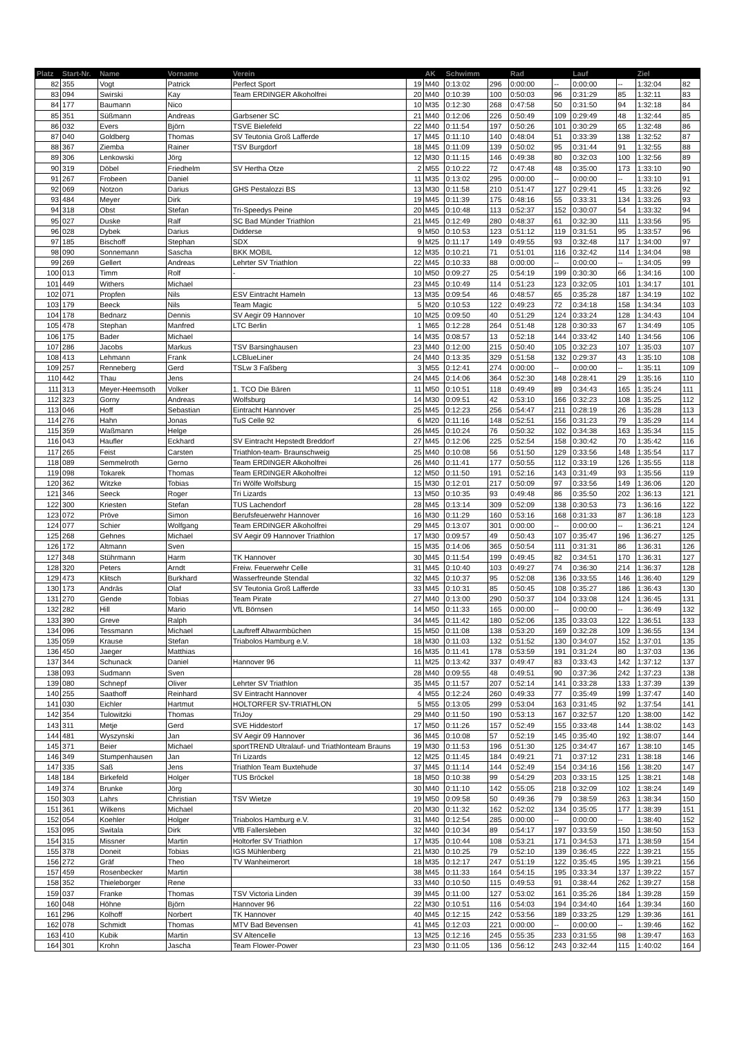| Platz | Start-Nr. | Name | Vorname | Verein | | AK | Schwimm | | Rad | | Lauf | | Ziel | |
| --- | --- | --- | --- | --- | --- | --- | --- | --- | --- | --- | --- | --- | --- | --- |
| 82 | 355 | Vogt | Patrick | Perfect Sport | 19 | M40 | 0:13:02 | 296 | 0:00:00 | -- | 0:00:00 | -- | 1:32:04 | 82 |
| 83 | 094 | Swirski | Kay | Team ERDINGER Alkoholfrei | 20 | M40 | 0:10:39 | 100 | 0:50:03 | 96 | 0:31:29 | 85 | 1:32:11 | 83 |
| 84 | 177 | Baumann | Nico | | 10 | M35 | 0:12:30 | 268 | 0:47:58 | 50 | 0:31:50 | 94 | 1:32:18 | 84 |
| 85 | 351 | Süßmann | Andreas | Garbsener SC | 21 | M40 | 0:12:06 | 226 | 0:50:49 | 109 | 0:29:49 | 48 | 1:32:44 | 85 |
| 86 | 032 | Evers | Björn | TSVE Bielefeld | 22 | M40 | 0:11:54 | 197 | 0:50:26 | 101 | 0:30:29 | 65 | 1:32:48 | 86 |
| 87 | 040 | Goldberg | Thomas | SV Teutonia Groß Lafferde | 17 | M45 | 0:11:10 | 140 | 0:48:04 | 51 | 0:33:39 | 138 | 1:32:52 | 87 |
| 88 | 367 | Ziemba | Rainer | TSV Burgdorf | 18 | M45 | 0:11:09 | 139 | 0:50:02 | 95 | 0:31:44 | 91 | 1:32:55 | 88 |
| 89 | 306 | Lenkowski | Jörg | | 12 | M30 | 0:11:15 | 146 | 0:49:38 | 80 | 0:32:03 | 100 | 1:32:56 | 89 |
| 90 | 319 | Döbel | Friedhelm | SV Hertha Otze | 2 | M55 | 0:10:22 | 72 | 0:47:48 | 48 | 0:35:00 | 173 | 1:33:10 | 90 |
| 91 | 267 | Frobeen | Daniel | | 11 | M35 | 0:13:02 | 295 | 0:00:00 | -- | 0:00:00 | -- | 1:33:10 | 91 |
| 92 | 069 | Notzon | Darius | GHS Pestalozzi BS | 13 | M30 | 0:11:58 | 210 | 0:51:47 | 127 | 0:29:41 | 45 | 1:33:26 | 92 |
| 93 | 484 | Meyer | Dirk | | 19 | M45 | 0:11:39 | 175 | 0:48:16 | 55 | 0:33:31 | 134 | 1:33:26 | 93 |
| 94 | 318 | Obst | Stefan | Tri-Speedys Peine | 20 | M45 | 0:10:48 | 113 | 0:52:37 | 152 | 0:30:07 | 54 | 1:33:32 | 94 |
| 95 | 027 | Duske | Ralf | SC Bad Münder Triathlon | 21 | M45 | 0:12:49 | 280 | 0:48:37 | 61 | 0:32:30 | 111 | 1:33:56 | 95 |
| 96 | 028 | Dybek | Darius | Didderse | 9 | M50 | 0:10:53 | 123 | 0:51:12 | 119 | 0:31:51 | 95 | 1:33:57 | 96 |
| 97 | 185 | Bischoff | Stephan | SDX | 9 | M25 | 0:11:17 | 149 | 0:49:55 | 93 | 0:32:48 | 117 | 1:34:00 | 97 |
| 98 | 090 | Sonnemann | Sascha | BKK MOBIL | 12 | M35 | 0:10:21 | 71 | 0:51:01 | 116 | 0:32:42 | 114 | 1:34:04 | 98 |
| 99 | 269 | Gellert | Andreas | Lehrter SV Triathlon | 22 | M45 | 0:10:33 | 88 | 0:00:00 | -- | 0:00:00 | -- | 1:34:05 | 99 |
| 100 | 013 | Timm | Rolf | - | 10 | M50 | 0:09:27 | 25 | 0:54:19 | 199 | 0:30:30 | 66 | 1:34:16 | 100 |
| 101 | 449 | Withers | Michael | | 23 | M45 | 0:10:49 | 114 | 0:51:23 | 123 | 0:32:05 | 101 | 1:34:17 | 101 |
| 102 | 071 | Propfen | Nils | ESV Eintracht Hameln | 13 | M35 | 0:09:54 | 46 | 0:48:57 | 65 | 0:35:28 | 187 | 1:34:19 | 102 |
| 103 | 179 | Beeck | Nils | Team Magic | 5 | M20 | 0:10:53 | 122 | 0:49:23 | 72 | 0:34:18 | 158 | 1:34:34 | 103 |
| 104 | 178 | Bednarz | Dennis | SV Aegir 09 Hannover | 10 | M25 | 0:09:50 | 40 | 0:51:29 | 124 | 0:33:24 | 128 | 1:34:43 | 104 |
| 105 | 478 | Stephan | Manfred | LTC Berlin | 1 | M65 | 0:12:28 | 264 | 0:51:48 | 128 | 0:30:33 | 67 | 1:34:49 | 105 |
| 106 | 175 | Bader | Michael | | 14 | M35 | 0:08:57 | 13 | 0:52:18 | 144 | 0:33:42 | 140 | 1:34:56 | 106 |
| 107 | 286 | Jacobs | Markus | TSV Barsinghausen | 23 | M40 | 0:12:00 | 215 | 0:50:40 | 105 | 0:32:23 | 107 | 1:35:03 | 107 |
| 108 | 413 | Lehmann | Frank | LCBlueLiner | 24 | M40 | 0:13:35 | 329 | 0:51:58 | 132 | 0:29:37 | 43 | 1:35:10 | 108 |
| 109 | 257 | Renneberg | Gerd | TSLw 3 Faßberg | 3 | M55 | 0:12:41 | 274 | 0:00:00 | -- | 0:00:00 | -- | 1:35:11 | 109 |
| 110 | 442 | Thau | Jens | | 24 | M45 | 0:14:06 | 364 | 0:52:30 | 148 | 0:28:41 | 29 | 1:35:16 | 110 |
| 111 | 313 | Meyer-Heemsoth | Volker | 1. TCO Die Bären | 11 | M50 | 0:10:51 | 118 | 0:49:49 | 89 | 0:34:43 | 165 | 1:35:24 | 111 |
| 112 | 323 | Gorny | Andreas | Wolfsburg | 14 | M30 | 0:09:51 | 42 | 0:53:10 | 166 | 0:32:23 | 108 | 1:35:25 | 112 |
| 113 | 046 | Hoff | Sebastian | Eintracht Hannover | 25 | M45 | 0:12:23 | 256 | 0:54:47 | 211 | 0:28:19 | 26 | 1:35:28 | 113 |
| 114 | 276 | Hahn | Jonas | TuS Celle 92 | 6 | M20 | 0:11:16 | 148 | 0:52:51 | 156 | 0:31:23 | 79 | 1:35:29 | 114 |
| 115 | 359 | Waßmann | Helge | | 26 | M45 | 0:10:24 | 76 | 0:50:32 | 102 | 0:34:38 | 163 | 1:35:34 | 115 |
| 116 | 043 | Haufler | Eckhard | SV Eintracht Hepstedt Breddorf | 27 | M45 | 0:12:06 | 225 | 0:52:54 | 158 | 0:30:42 | 70 | 1:35:42 | 116 |
| 117 | 265 | Feist | Carsten | Triathlon-team- Braunschweig | 25 | M40 | 0:10:08 | 56 | 0:51:50 | 129 | 0:33:56 | 148 | 1:35:54 | 117 |
| 118 | 089 | Semmelroth | Gerno | Team ERDINGER Alkoholfrei | 26 | M40 | 0:11:41 | 177 | 0:50:55 | 112 | 0:33:19 | 126 | 1:35:55 | 118 |
| 119 | 098 | Tokarek | Thomas | Team ERDINGER Alkoholfrei | 12 | M50 | 0:11:50 | 191 | 0:52:16 | 143 | 0:31:49 | 93 | 1:35:56 | 119 |
| 120 | 362 | Witzke | Tobias | Tri Wölfe Wolfsburg | 15 | M30 | 0:12:01 | 217 | 0:50:09 | 97 | 0:33:56 | 149 | 1:36:06 | 120 |
| 121 | 346 | Seeck | Roger | Tri Lizards | 13 | M50 | 0:10:35 | 93 | 0:49:48 | 86 | 0:35:50 | 202 | 1:36:13 | 121 |
| 122 | 300 | Kriesten | Stefan | TUS Lachendorf | 28 | M45 | 0:13:14 | 309 | 0:52:09 | 138 | 0:30:53 | 73 | 1:36:16 | 122 |
| 123 | 072 | Pröve | Simon | Berufsfeuerwehr Hannover | 16 | M30 | 0:11:29 | 160 | 0:53:16 | 168 | 0:31:33 | 87 | 1:36:18 | 123 |
| 124 | 077 | Schier | Wolfgang | Team ERDINGER Alkoholfrei | 29 | M45 | 0:13:07 | 301 | 0:00:00 | -- | 0:00:00 | -- | 1:36:21 | 124 |
| 125 | 268 | Gehnes | Michael | SV Aegir 09 Hannover Triathlon | 17 | M30 | 0:09:57 | 49 | 0:50:43 | 107 | 0:35:47 | 196 | 1:36:27 | 125 |
| 126 | 172 | Altmann | Sven | | 15 | M35 | 0:14:06 | 365 | 0:50:54 | 111 | 0:31:31 | 86 | 1:36:31 | 126 |
| 127 | 348 | Stührmann | Harm | TK Hannover | 30 | M45 | 0:11:54 | 199 | 0:49:45 | 82 | 0:34:51 | 170 | 1:36:31 | 127 |
| 128 | 320 | Peters | Arndt | Freiw. Feuerwehr Celle | 31 | M45 | 0:10:40 | 103 | 0:49:27 | 74 | 0:36:30 | 214 | 1:36:37 | 128 |
| 129 | 473 | Klitsch | Burkhard | Wasserfreunde Stendal | 32 | M45 | 0:10:37 | 95 | 0:52:08 | 136 | 0:33:55 | 146 | 1:36:40 | 129 |
| 130 | 173 | Andräs | Olaf | SV Teutonia Groß Lafferde | 33 | M45 | 0:10:31 | 85 | 0:50:45 | 108 | 0:35:27 | 186 | 1:36:43 | 130 |
| 131 | 270 | Gende | Tobias | Team Pirate | 27 | M40 | 0:13:00 | 290 | 0:50:37 | 104 | 0:33:08 | 124 | 1:36:45 | 131 |
| 132 | 282 | Hill | Mario | VfL Börnsen | 14 | M50 | 0:11:33 | 165 | 0:00:00 | -- | 0:00:00 | -- | 1:36:49 | 132 |
| 133 | 390 | Greve | Ralph | | 34 | M45 | 0:11:42 | 180 | 0:52:06 | 135 | 0:33:03 | 122 | 1:36:51 | 133 |
| 134 | 096 | Tessmann | Michael | Lauftreff Altwarmbüchen | 15 | M50 | 0:11:08 | 138 | 0:53:20 | 169 | 0:32:28 | 109 | 1:36:55 | 134 |
| 135 | 059 | Krause | Stefan | Triabolos Hamburg e.V. | 18 | M30 | 0:11:03 | 132 | 0:51:52 | 130 | 0:34:07 | 152 | 1:37:01 | 135 |
| 136 | 450 | Jaeger | Matthias | | 16 | M35 | 0:11:41 | 178 | 0:53:59 | 191 | 0:31:24 | 80 | 1:37:03 | 136 |
| 137 | 344 | Schunack | Daniel | Hannover 96 | 11 | M25 | 0:13:42 | 337 | 0:49:47 | 83 | 0:33:43 | 142 | 1:37:12 | 137 |
| 138 | 093 | Sudmann | Sven | | 28 | M40 | 0:09:55 | 48 | 0:49:51 | 90 | 0:37:36 | 242 | 1:37:23 | 138 |
| 139 | 080 | Schnepf | Oliver | Lehrter SV Triathlon | 35 | M45 | 0:11:57 | 207 | 0:52:14 | 141 | 0:33:28 | 133 | 1:37:39 | 139 |
| 140 | 255 | Saathoff | Reinhard | SV Eintracht Hannover | 4 | M55 | 0:12:24 | 260 | 0:49:33 | 77 | 0:35:49 | 199 | 1:37:47 | 140 |
| 141 | 030 | Eichler | Hartmut | HOLTORFER SV-TRIATHLON | 5 | M55 | 0:13:05 | 299 | 0:53:04 | 163 | 0:31:45 | 92 | 1:37:54 | 141 |
| 142 | 354 | Tulowitzki | Thomas | TriJoy | 29 | M40 | 0:11:50 | 190 | 0:53:13 | 167 | 0:32:57 | 120 | 1:38:00 | 142 |
| 143 | 311 | Metje | Gerd | SVE Hiddestorf | 17 | M50 | 0:11:26 | 157 | 0:52:49 | 155 | 0:33:48 | 144 | 1:38:02 | 143 |
| 144 | 481 | Wyszynski | Jan | SV Aegir 09 Hannover | 36 | M45 | 0:10:08 | 57 | 0:52:19 | 145 | 0:35:40 | 192 | 1:38:07 | 144 |
| 145 | 371 | Beier | Michael | sportTREND Ultralauf- und Triathlonteam Brauns | 19 | M30 | 0:11:53 | 196 | 0:51:30 | 125 | 0:34:47 | 167 | 1:38:10 | 145 |
| 146 | 349 | Stumpenhausen | Jan | Tri Lizards | 12 | M25 | 0:11:45 | 184 | 0:49:21 | 71 | 0:37:12 | 231 | 1:38:18 | 146 |
| 147 | 335 | Saß | Jens | Triathlon Team Buxtehude | 37 | M45 | 0:11:14 | 144 | 0:52:49 | 154 | 0:34:16 | 156 | 1:38:20 | 147 |
| 148 | 184 | Birkefeld | Holger | TUS Bröckel | 18 | M50 | 0:10:38 | 99 | 0:54:29 | 203 | 0:33:15 | 125 | 1:38:21 | 148 |
| 149 | 374 | Brunke | Jörg | | 30 | M40 | 0:11:10 | 142 | 0:55:05 | 218 | 0:32:09 | 102 | 1:38:24 | 149 |
| 150 | 303 | Lahrs | Christian | TSV Wietze | 19 | M50 | 0:09:58 | 50 | 0:49:36 | 79 | 0:38:59 | 263 | 1:38:34 | 150 |
| 151 | 361 | Wilkens | Michael | | 20 | M30 | 0:11:32 | 162 | 0:52:02 | 134 | 0:35:05 | 177 | 1:38:39 | 151 |
| 152 | 054 | Koehler | Holger | Triabolos Hamburg e.V. | 31 | M40 | 0:12:54 | 285 | 0:00:00 | -- | 0:00:00 | -- | 1:38:40 | 152 |
| 153 | 095 | Switala | Dirk | VfB Fallersleben | 32 | M40 | 0:10:34 | 89 | 0:54:17 | 197 | 0:33:59 | 150 | 1:38:50 | 153 |
| 154 | 315 | Missner | Martin | Holtorfer SV Triathlon | 17 | M35 | 0:10:44 | 108 | 0:53:21 | 171 | 0:34:53 | 171 | 1:38:59 | 154 |
| 155 | 378 | Doneit | Tobias | IGS Mühlenberg | 21 | M30 | 0:10:25 | 79 | 0:52:10 | 139 | 0:36:45 | 222 | 1:39:21 | 155 |
| 156 | 272 | Gräf | Theo | TV Wanheimerort | 18 | M35 | 0:12:17 | 247 | 0:51:19 | 122 | 0:35:45 | 195 | 1:39:21 | 156 |
| 157 | 459 | Rosenbecker | Martin | | 38 | M45 | 0:11:33 | 164 | 0:54:15 | 195 | 0:33:34 | 137 | 1:39:22 | 157 |
| 158 | 352 | Thieleborger | Rene | | 33 | M40 | 0:10:50 | 115 | 0:49:53 | 91 | 0:38:44 | 262 | 1:39:27 | 158 |
| 159 | 037 | Franke | Thomas | TSV Victoria Linden | 39 | M45 | 0:11:00 | 127 | 0:53:02 | 161 | 0:35:26 | 184 | 1:39:28 | 159 |
| 160 | 048 | Höhne | Björn | Hannover 96 | 22 | M30 | 0:10:51 | 116 | 0:54:03 | 194 | 0:34:40 | 164 | 1:39:34 | 160 |
| 161 | 296 | Kolhoff | Norbert | TK Hannover | 40 | M45 | 0:12:15 | 242 | 0:53:56 | 189 | 0:33:25 | 129 | 1:39:36 | 161 |
| 162 | 078 | Schmidt | Thomas | MTV Bad Bevensen | 41 | M45 | 0:12:03 | 221 | 0:00:00 | -- | 0:00:00 | -- | 1:39:46 | 162 |
| 163 | 410 | Kubik | Martin | SV Altencelle | 13 | M25 | 0:12:16 | 245 | 0:55:35 | 233 | 0:31:55 | 98 | 1:39:47 | 163 |
| 164 | 301 | Krohn | Jascha | Team Flower-Power | 23 | M30 | 0:11:05 | 136 | 0:56:12 | 243 | 0:32:44 | 115 | 1:40:02 | 164 |